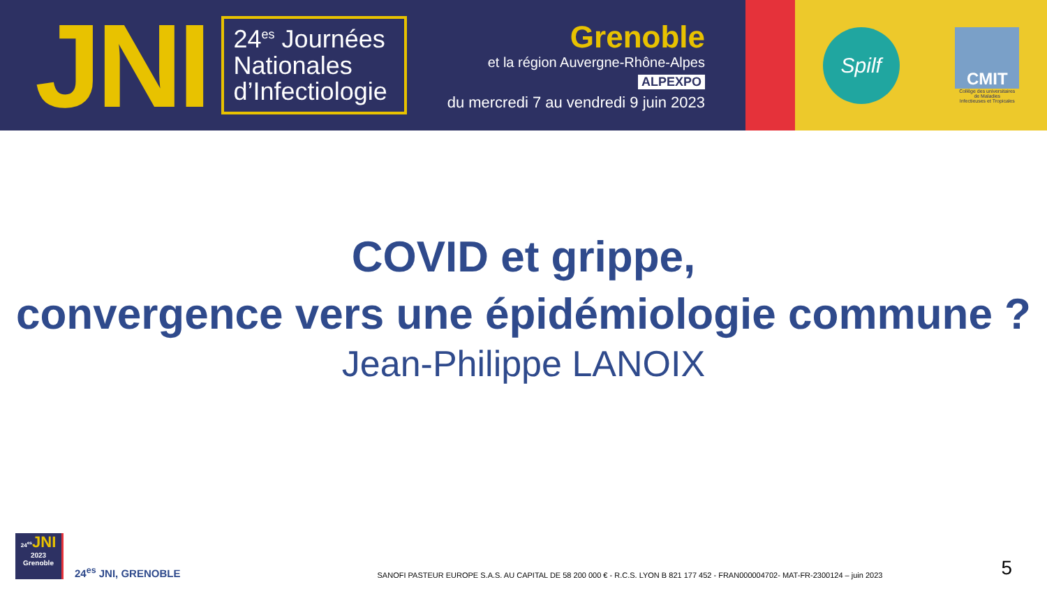JNI
24<sup>es</sup> Journées Nationales d’Infectiologie
Grenoble
et la région Auvergne-Rhône-Alpes
ALPEXPO
du mercredi 7 au vendredi 9 juin 2023
Spilf
CMIT
Collège des universitaires
de Maladies
Infectieuses et Tropicales
COVID et grippe,
convergence vers une épidémiologie commune ?
Jean-Philippe LANOIX
24<sup>es</sup> JNI
2023
Grenoble
24<sup>es</sup> JNI, GRENOBLE
SANOFI PASTEUR EUROPE S.A.S. AU CAPITAL DE 58 200 000 € - R.C.S. LYON B 821 177 452 - FRAN000004702- MAT-FR-2300124 – juin 2023
5